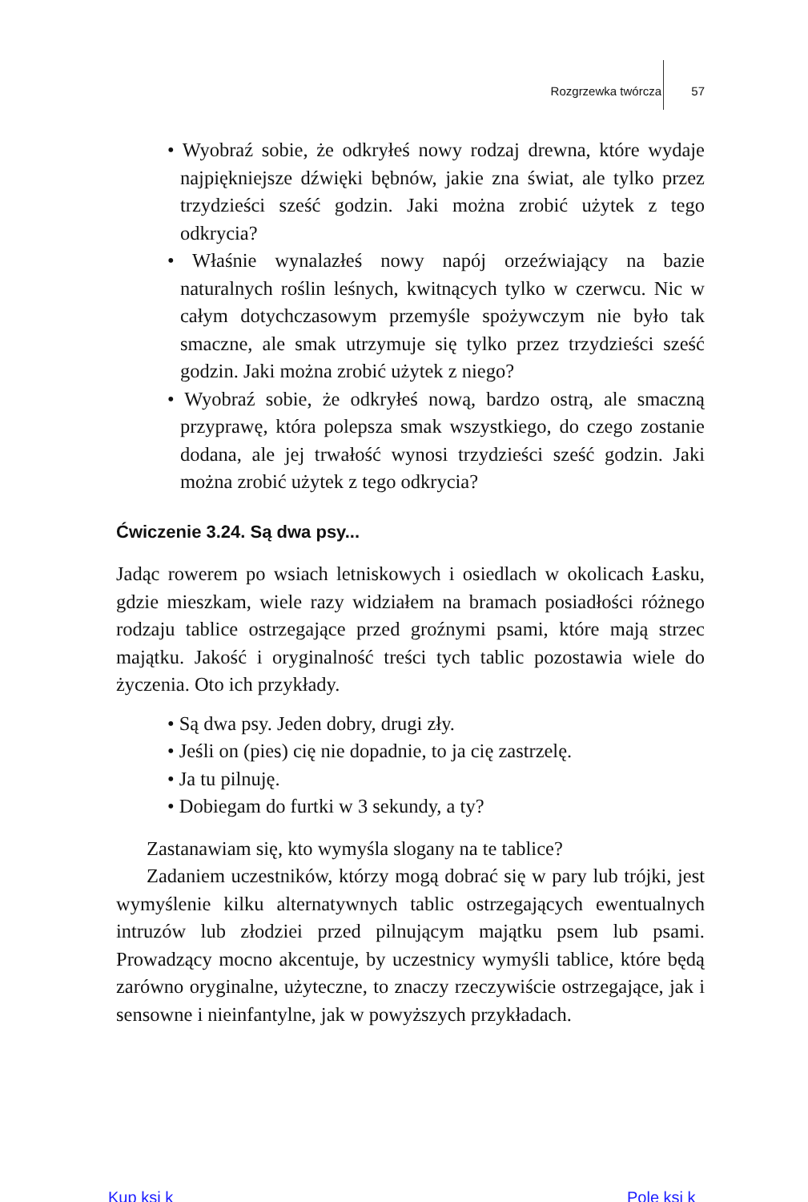Rozgrzewka twórcza 57
• Wyobraź sobie, że odkryłeś nowy rodzaj drewna, które wydaje najpiękniejsze dźwięki bębnów, jakie zna świat, ale tylko przez trzydzieści sześć godzin. Jaki można zrobić użytek z tego odkrycia?
• Właśnie wynalazłeś nowy napój orzeźwiający na bazie naturalnych roślin leśnych, kwitnących tylko w czerwcu. Nic w całym dotychczasowym przemyśle spożywczym nie było tak smaczne, ale smak utrzymuje się tylko przez trzydzieści sześć godzin. Jaki można zrobić użytek z niego?
• Wyobraź sobie, że odkryłeś nową, bardzo ostrą, ale smaczną przyprawę, która polepsza smak wszystkiego, do czego zostanie dodana, ale jej trwałość wynosi trzydzieści sześć godzin. Jaki można zrobić użytek z tego odkrycia?
Ćwiczenie 3.24. Są dwa psy...
Jadąc rowerem po wsiach letniskowych i osiedlach w okolicach Łasku, gdzie mieszkam, wiele razy widziałem na bramach posiadłości różnego rodzaju tablice ostrzegające przed groźnymi psami, które mają strzec majątku. Jakość i oryginalność treści tych tablic pozostawia wiele do życzenia. Oto ich przykłady.
• Są dwa psy. Jeden dobry, drugi zły.
• Jeśli on (pies) cię nie dopadnie, to ja cię zastrzelę.
• Ja tu pilnuję.
• Dobiegam do furtki w 3 sekundy, a ty?
Zastanawiam się, kto wymyśla slogany na te tablice?
Zadaniem uczestników, którzy mogą dobrać się w pary lub trójki, jest wymyślenie kilku alternatywnych tablic ostrzegających ewentualnych intruzów lub złodziei przed pilnującym majątku psem lub psami. Prowadzący mocno akcentuje, by uczestnicy wymyśli tablice, które będą zarówno oryginalne, użyteczne, to znaczy rzeczywiście ostrzegające, jak i sensowne i nieinfantylne, jak w powyższych przykładach.
Kup ksi k Pole ksi k